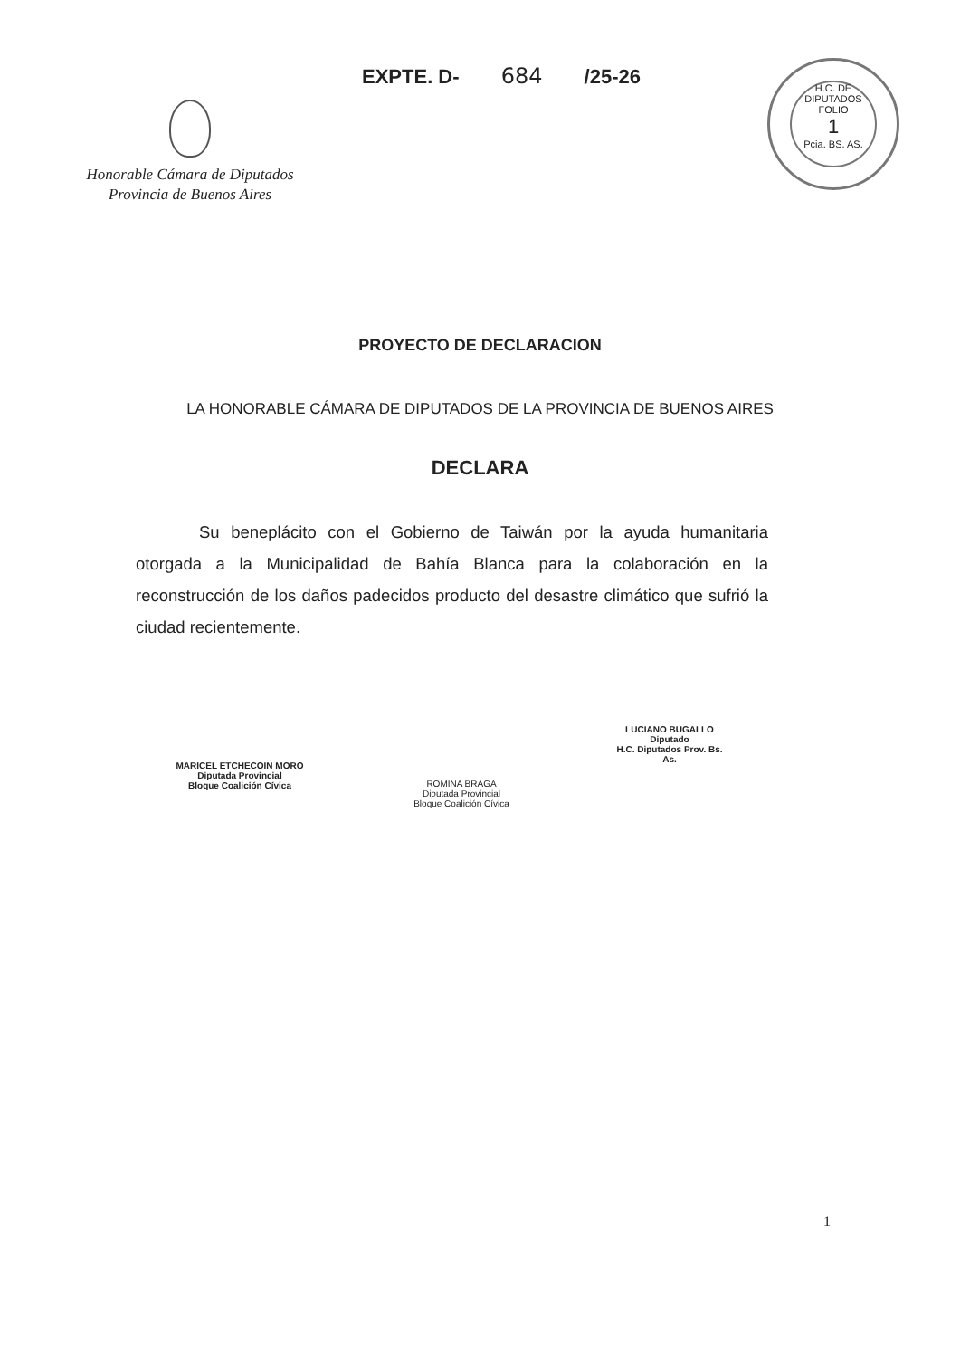Honorable Cámara de Diputados
Provincia de Buenos Aires
EXPTE. D- 684 /25-26
H.C. DE DIPUTADOS
FOLIO
1
Pcia. BS. AS.
PROYECTO DE DECLARACION
LA HONORABLE CÁMARA DE DIPUTADOS DE LA PROVINCIA DE BUENOS AIRES
DECLARA
Su beneplácito con el Gobierno de Taiwán por la ayuda humanitaria otorgada a la Municipalidad de Bahía Blanca para la colaboración en la reconstrucción de los daños padecidos producto del desastre climático que sufrió la ciudad recientemente.
MARICEL ETCHECOIN MORO
Diputada Provincial
Bloque Coalición Cívica
ROMINA BRAGA
Diputada Provincial
Bloque Coalición Cívica
LUCIANO BUGALLO
Diputado
H.C. Diputados Prov. Bs. As.
1